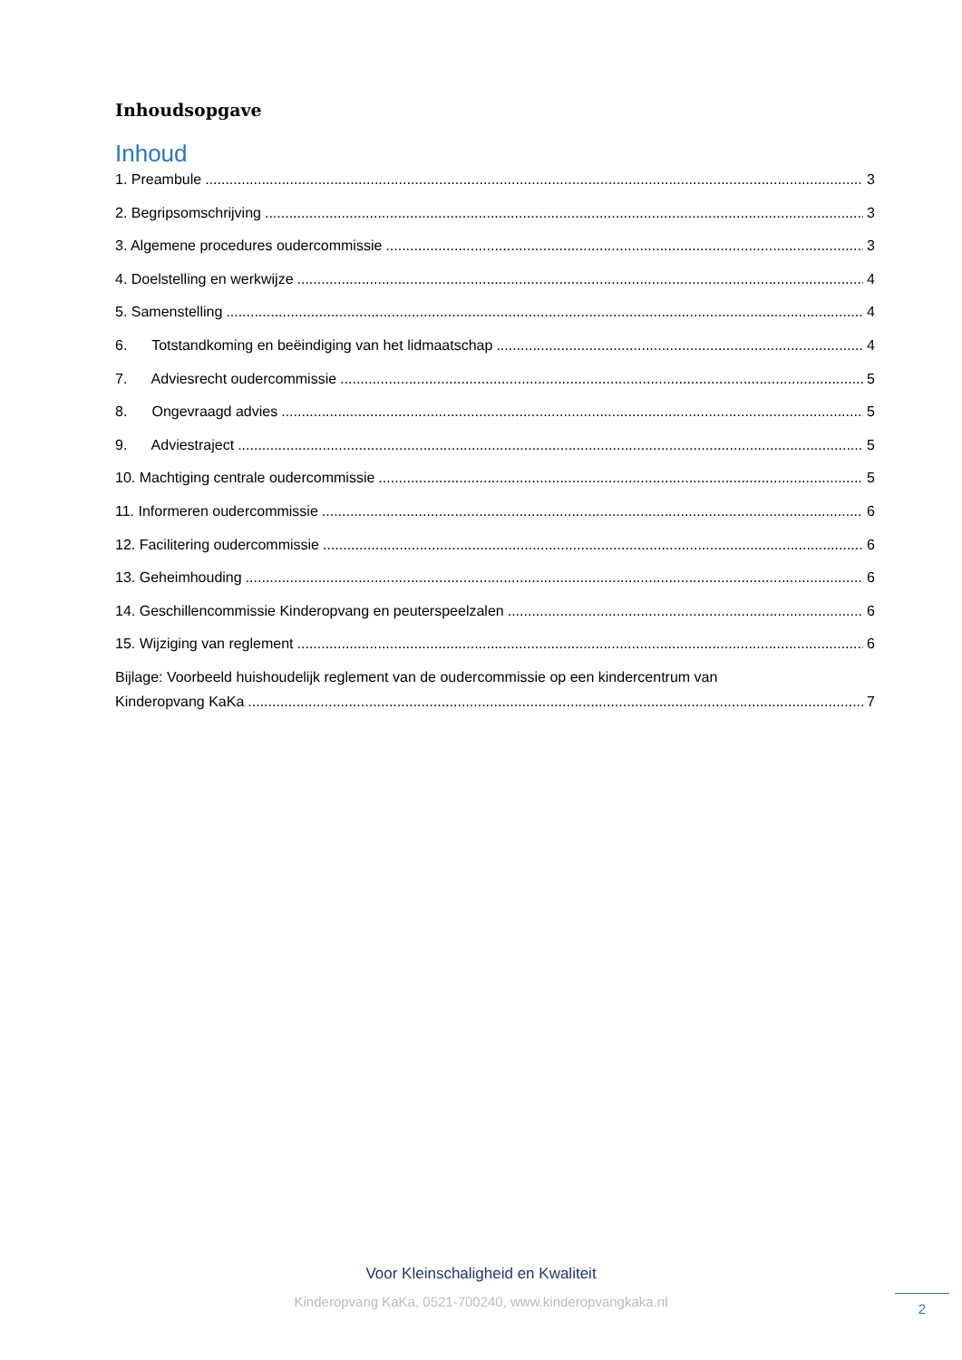Inhoudsopgave
Inhoud
1. Preambule 3
2. Begripsomschrijving 3
3. Algemene procedures oudercommissie 3
4. Doelstelling en werkwijze 4
5. Samenstelling 4
6. Totstandkoming en beëindiging van het lidmaatschap 4
7. Adviesrecht oudercommissie 5
8. Ongevraagd advies 5
9. Adviestraject 5
10. Machtiging centrale oudercommissie 5
11. Informeren oudercommissie 6
12. Facilitering oudercommissie 6
13. Geheimhouding 6
14. Geschillencommissie Kinderopvang en peuterspeelzalen 6
15. Wijziging van reglement 6
Bijlage: Voorbeeld huishoudelijk reglement van de oudercommissie op een kindercentrum van
Kinderopvang KaKa 7
Voor Kleinschaligheid en Kwaliteit
Kinderopvang KaKa, 0521-700240, www.kinderopvangkaka.nl
2